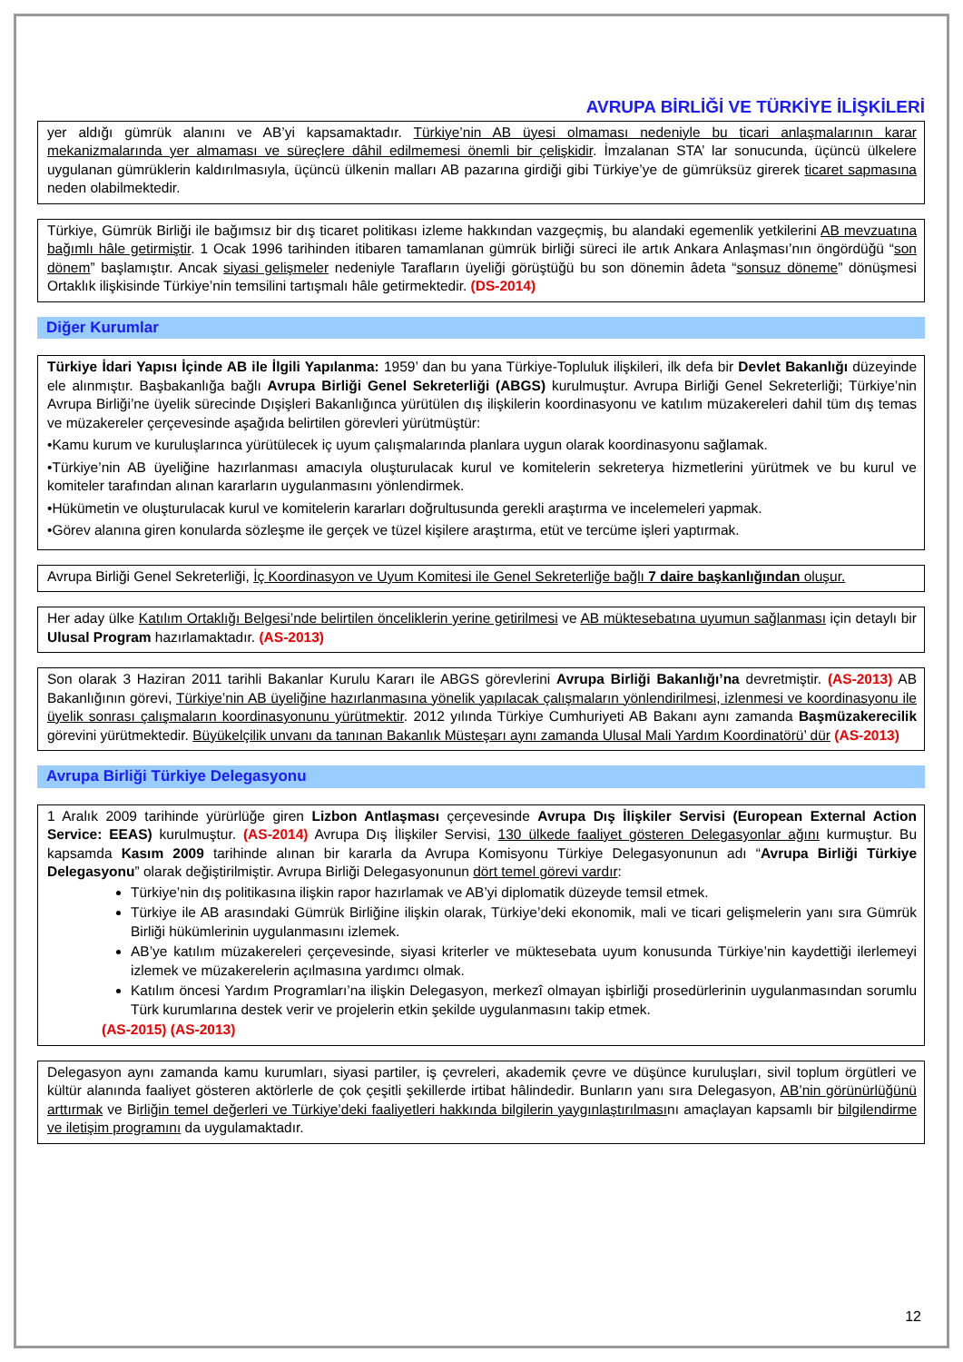AVRUPA BİRLİĞİ VE TÜRKİYE İLİŞKİLERİ
yer aldığı gümrük alanını ve AB’yi kapsamaktadır. Türkiye’nin AB üyesi olmaması nedeniyle bu ticari anlaşmalarının karar mekanizmalarında yer almaması ve süreçlere dâhil edilmemesi önemli bir çelişkidir. İmzalanan STA’ lar sonucunda, üçüncü ülkelere uygulanan gümrüklerin kaldırılmasıyla, üçüncü ülkenin malları AB pazarına girdiği gibi Türkiye’ye de gümrüksüz girerek ticaret sapmasına neden olabilmektedir.
Türkiye, Gümrük Birliği ile bağımsız bir dış ticaret politikası izleme hakkından vazgeçmiş, bu alandaki egemenlik yetkilerini AB mevzuatına bağımlı hâle getirmiştir. 1 Ocak 1996 tarihinden itibaren tamamlanan gümrük birliği süreci ile artık Ankara Anlaşması’nın öngördüğü “son dönem” başlamıştır. Ancak siyasi gelişmeler nedeniyle Tarafların üyeliği görüştüğü bu son dönemin âdeta “sonsuz döneme” dönüşmesi Ortaklık ilişkisinde Türkiye’nin temsilini tartışmalı hâle getirmektedir. (DS-2014)
Diğer Kurumlar
Türkiye İdari Yapısı İçinde AB ile İlgili Yapılanma: 1959’ dan bu yana Türkiye-Topluluk ilişkileri, ilk defa bir Devlet Bakanlığı düzeyinde ele alınmıştır. Başbakanlığa bağlı Avrupa Birliği Genel Sekreterliği (ABGS) kurulmuştur. Avrupa Birliği Genel Sekreterliği; Türkiye’nin Avrupa Birliği’ne üyelik sürecinde Dışişleri Bakanlığınca yürütülen dış ilişkilerin koordinasyonu ve katılım müzakereleri dahil tüm dış temas ve müzakereler çerçevesinde aşağıda belirtilen görevleri yürütmüştür:
•Kamu kurum ve kuruluşlarınca yürütülecek iç uyum çalışmalarında planlara uygun olarak koordinasyonu sağlamak.
•Türkiye’nin AB üyeliğine hazırlanması amacıyla oluşturulacak kurul ve komitelerin sekreterya hizmetlerini yürütmek ve bu kurul ve komiteler tarafından alınan kararların uygulanmasını yönlendirmek.
•Hükümetin ve oluşturulacak kurul ve komitelerin kararları doğrultusunda gerekli araştırma ve incelemeleri yapmak.
•Görev alanına giren konularda sözleşme ile gerçek ve tüzel kişilere araştırma, etüt ve tercüme işleri yaptırmak.
Avrupa Birliği Genel Sekreterliği, İç Koordinasyon ve Uyum Komitesi ile Genel Sekreterliğe bağlı 7 daire başkanlığından oluşur.
Her aday ülke Katılım Ortaklığı Belgesi’nde belirtilen önceliklerin yerine getirilmesi ve AB müktesebatına uyumun sağlanması için detaylı bir Ulusal Program hazırlamaktadır. (AS-2013)
Son olarak 3 Haziran 2011 tarihli Bakanlar Kurulu Kararı ile ABGS görevlerini Avrupa Birliği Bakanlığı’na devretmiştir. (AS-2013) AB Bakanlığının görevi, Türkiye’nin AB üyeliğine hazırlanmasına yönelik yapılacak çalışmaların yönlendirilmesi, izlenmesi ve koordinasyonu ile üyelik sonrası çalışmaların koordinasyonunu yürütmektir. 2012 yılında Türkiye Cumhuriyeti AB Bakanı aynı zamanda Başmüzakerecilik görevini yürütmektedir. Büyükelçilik unvanı da tanınan Bakanlık Müsteşarı aynı zamanda Ulusal Mali Yardım Koordinatörü’ dür (AS-2013)
Avrupa Birliği Türkiye Delegasyonu
1 Aralık 2009 tarihinde yürürlüğe giren Lizbon Antlaşması çerçevesinde Avrupa Dış İlişkiler Servisi (European External Action Service: EEAS) kurulmuştur. (AS-2014) Avrupa Dış İlişkiler Servisi, 130 ülkede faaliyet gösteren Delegasyonlar ağını kurmuştur. Bu kapsamda Kasım 2009 tarihinde alınan bir kararla da Avrupa Komisyonu Türkiye Delegasyonunun adı “Avrupa Birliği Türkiye Delegasyonu” olarak değiştirilmiştir. Avrupa Birliği Delegasyonunun dört temel görevi vardır:
Türkiye’nin dış politikasına ilişkin rapor hazırlamak ve AB’yi diplomatik düzeyde temsil etmek.
Türkiye ile AB arasındaki Gümrük Birliğine ilişkin olarak, Türkiye’deki ekonomik, mali ve ticari gelişmelerin yanı sıra Gümrük Birliği hükümlerinin uygulanmasını izlemek.
AB’ye katılım müzakereleri çerçevesinde, siyasi kriterler ve müktesebata uyum konusunda Türkiye’nin kaydettiği ilerlemeyi izlemek ve müzakerelerin açılmasına yardımcı olmak.
Katılım öncesi Yardım Programları’na ilişkin Delegasyon, merkezî olmayan işbirliği prosedürlerinin uygulanmasından sorumlu Türk kurumlarına destek verir ve projelerin etkin şekilde uygulanmasını takip etmek.
(AS-2015) (AS-2013)
Delegasyon aynı zamanda kamu kurumları, siyasi partiler, iş çevreleri, akademik çevre ve düşünce kuruluşları, sivil toplum örgütleri ve kültür alanında faaliyet gösteren aktörlerle de çok çeşitli şekillerde irtibat hâlindedir. Bunların yanı sıra Delegasyon, AB’nin görünürlüğünü arttırmak ve Birliğin temel değerleri ve Türkiye’deki faaliyetleri hakkında bilgilerin yaygınlaştırılmasını amaçlayan kapsamlı bir bilgilendirme ve iletişim programını da uygulamaktadır.
12